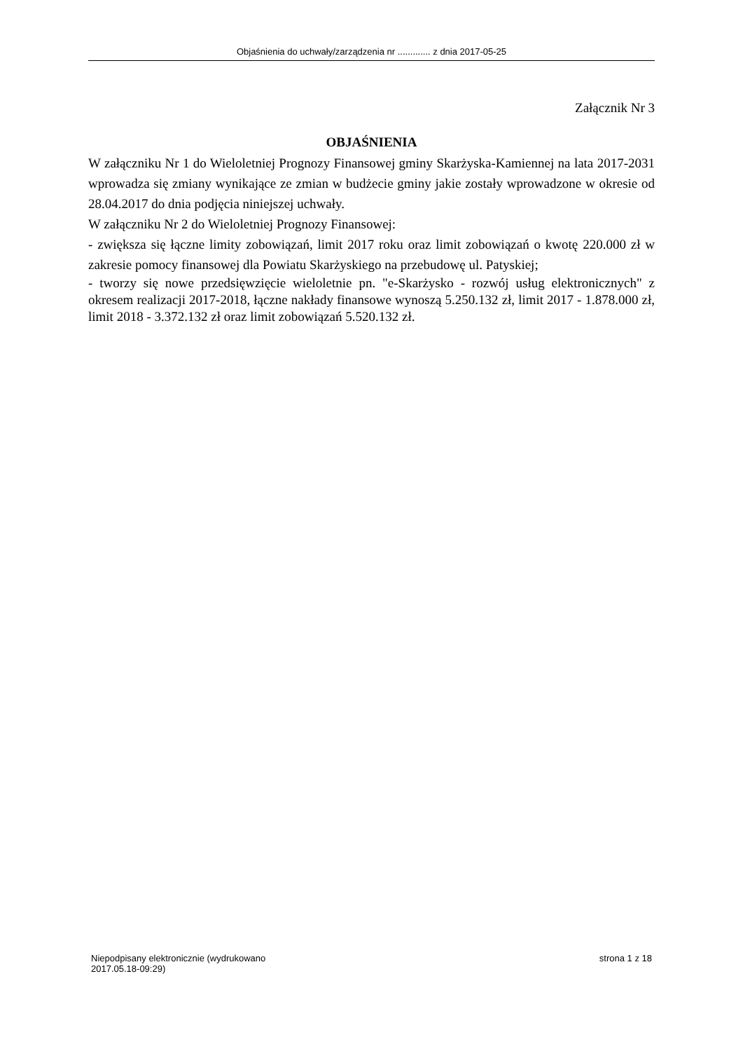Objaśnienia do uchwały/zarządzenia nr ............. z dnia 2017-05-25
Załącznik Nr 3
OBJAŚNIENIA
W załączniku Nr 1 do Wieloletniej Prognozy Finansowej gminy Skarżyska-Kamiennej na lata 2017-2031 wprowadza się zmiany wynikające ze zmian w budżecie gminy jakie zostały wprowadzone w okresie od 28.04.2017 do dnia podjęcia niniejszej uchwały.
W załączniku Nr 2 do Wieloletniej Prognozy Finansowej:
- zwiększa się łączne limity zobowiązań, limit 2017 roku oraz limit zobowiązań o kwotę 220.000 zł w zakresie pomocy finansowej dla Powiatu Skarżyskiego na przebudowę ul. Patyskiej;
- tworzy się nowe przedsięwzięcie wieloletnie pn. "e-Skarżysko - rozwój usług elektronicznych" z okresem realizacji 2017-2018, łączne nakłady finansowe wynoszą 5.250.132 zł, limit 2017 - 1.878.000 zł, limit 2018 - 3.372.132 zł oraz limit zobowiązań 5.520.132 zł.
Niepodpisany elektronicznie (wydrukowano
2017.05.18-09:29)
strona 1 z 18